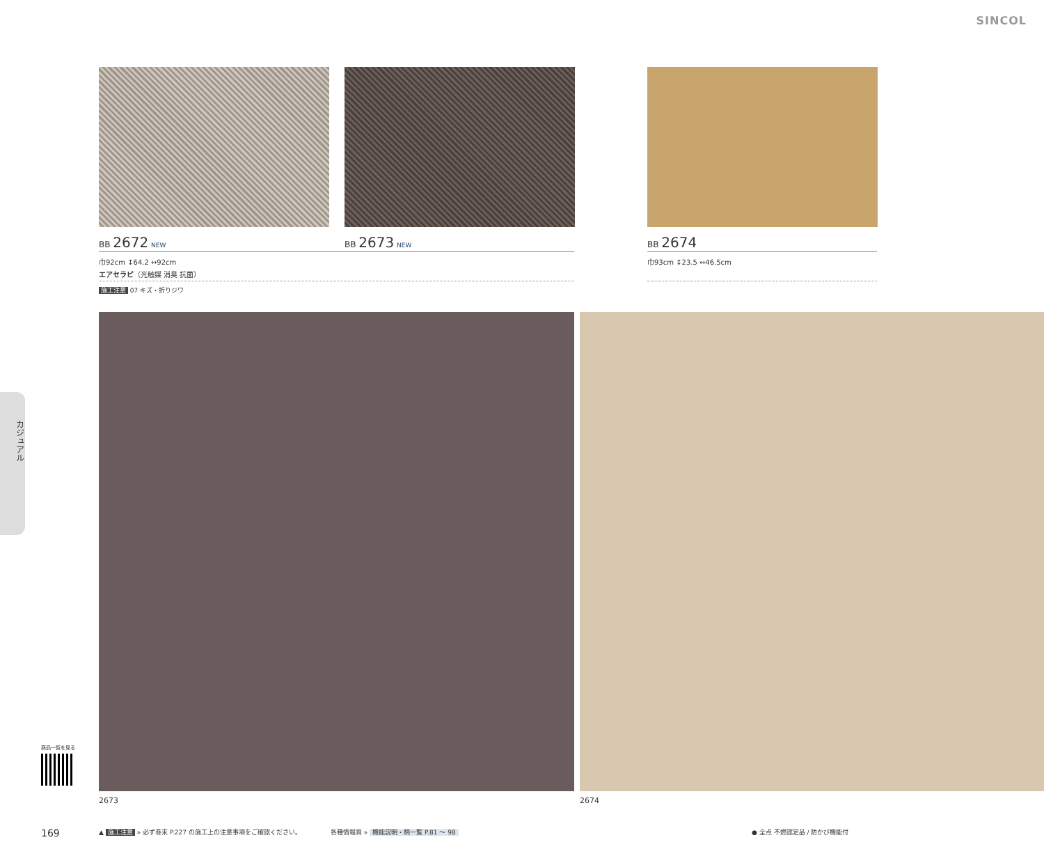SINCOL
BB 2672 NEW BB 2673 NEW BB 2674
巾92cm ↕64.2 ↔92cm
エアセラピ（光触媒 消臭 抗菌）
巾93cm ↕23.5 ↔46.5cm
施工注意 07 キズ・折りジワ
カジュアル
2673 2674
商品一覧を見る
169
▲ 施工注意 » 必ず巻末 P.227 の施工上の注意事項をご確認ください。
各種情報頁 » 機能説明・柄一覧 P.81 ～ 98
● 全点 不燃認定品 / 防かび機能付